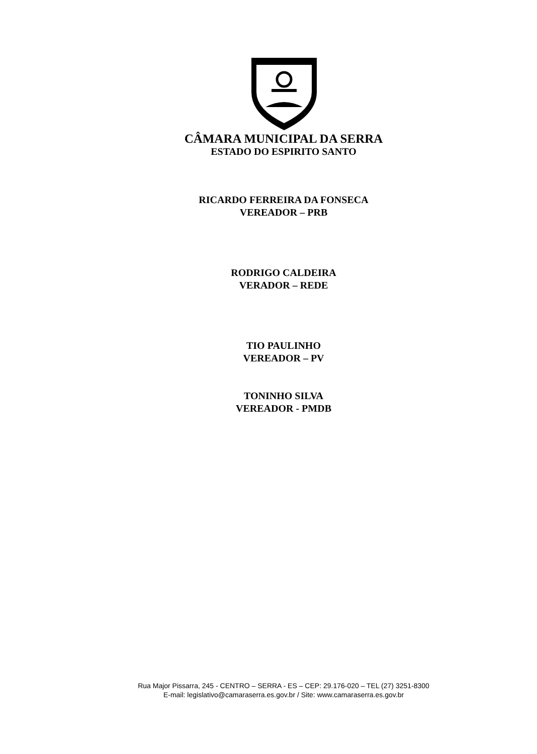CÂMARA MUNICIPAL DA SERRA
ESTADO DO ESPIRITO SANTO
RICARDO FERREIRA DA FONSECA
VEREADOR – PRB
RODRIGO CALDEIRA
VERADOR – REDE
TIO PAULINHO
VEREADOR – PV
TONINHO SILVA
VEREADOR - PMDB
Rua Major Pissarra, 245 - CENTRO – SERRA - ES – CEP: 29.176-020 – TEL (27) 3251-8300
E-mail: legislativo@camaraserra.es.gov.br / Site: www.camaraserra.es.gov.br